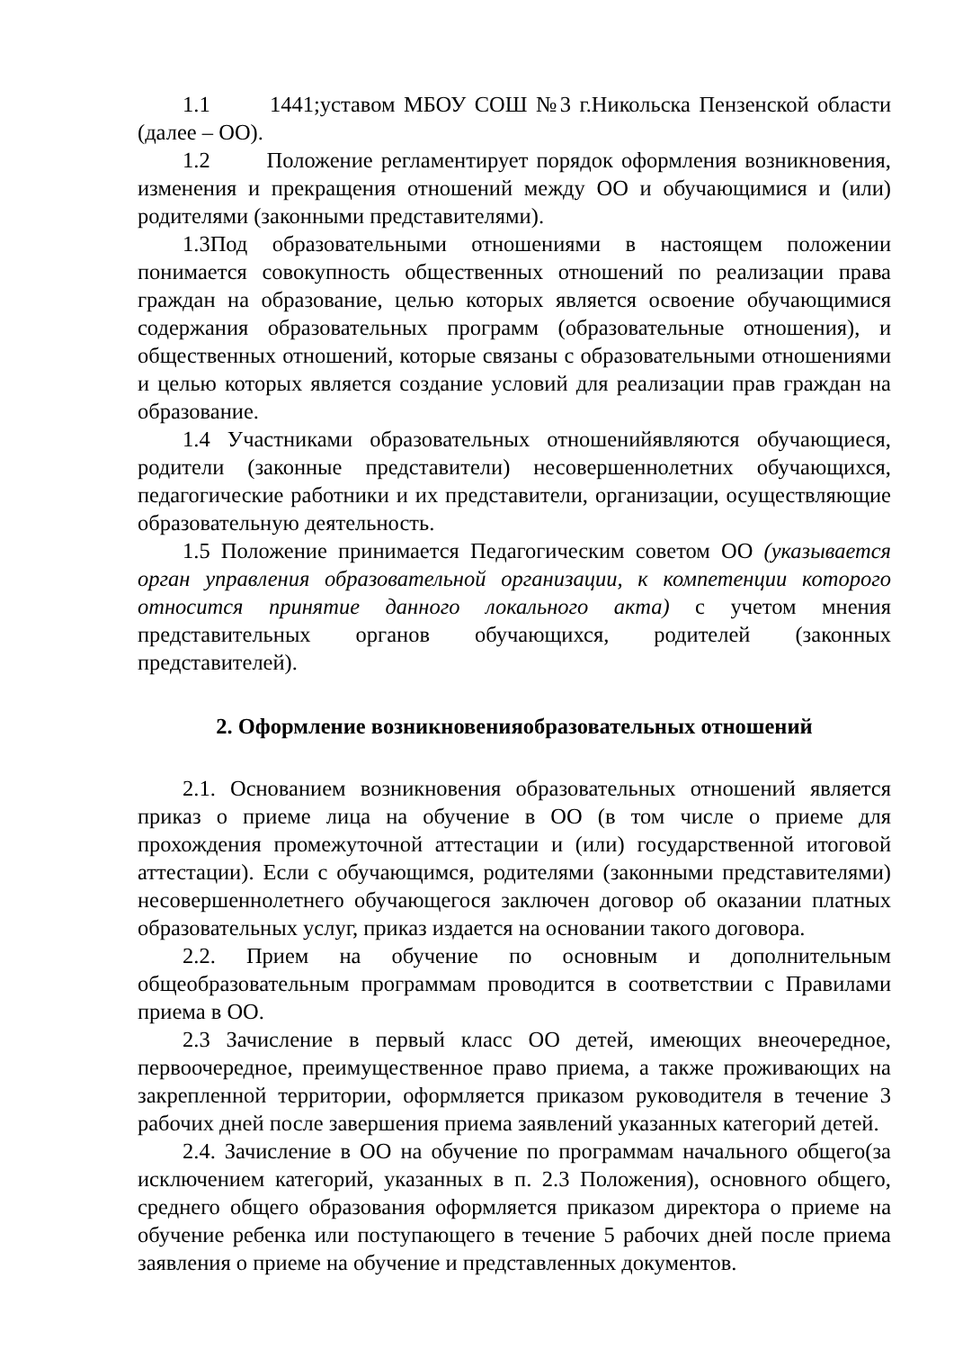1.1 1441;уставом МБОУ СОШ №3 г.Никольска Пензенской области (далее – ОО).
1.2 Положение регламентирует порядок оформления возникновения, изменения и прекращения отношений между ОО и обучающимися и (или) родителями (законными представителями).
1.3Под образовательными отношениями в настоящем положении понимается совокупность общественных отношений по реализации права граждан на образование, целью которых является освоение обучающимися содержания образовательных программ (образовательные отношения), и общественных отношений, которые связаны с образовательными отношениями и целью которых является создание условий для реализации прав граждан на образование.
1.4 Участниками образовательных отношенийявляются обучающиеся, родители (законные представители) несовершеннолетних обучающихся, педагогические работники и их представители, организации, осуществляющие образовательную деятельность.
1.5 Положение принимается Педагогическим советом ОО (указывается орган управления образовательной организации, к компетенции которого относится принятие данного локального акта) с учетом мнения представительных органов обучающихся, родителей (законных представителей).
2. Оформление возникновенияобразовательных отношений
2.1. Основанием возникновения образовательных отношений является приказ о приеме лица на обучение в ОО (в том числе о приеме для прохождения промежуточной аттестации и (или) государственной итоговой аттестации). Если с обучающимся, родителями (законными представителями) несовершеннолетнего обучающегося заключен договор об оказании платных образовательных услуг, приказ издается на основании такого договора.
2.2. Прием на обучение по основным и дополнительным общеобразовательным программам проводится в соответствии с Правилами приема в ОО.
2.3 Зачисление в первый класс ОО детей, имеющих внеочередное, первоочередное, преимущественное право приема, а также проживающих на закрепленной территории, оформляется приказом руководителя в течение 3 рабочих дней после завершения приема заявлений указанных категорий детей.
2.4. Зачисление в ОО на обучение по программам начального общего(за исключением категорий, указанных в п. 2.3 Положения), основного общего, среднего общего образования оформляется приказом директора о приеме на обучение ребенка или поступающего в течение 5 рабочих дней после приема заявления о приеме на обучение и представленных документов.